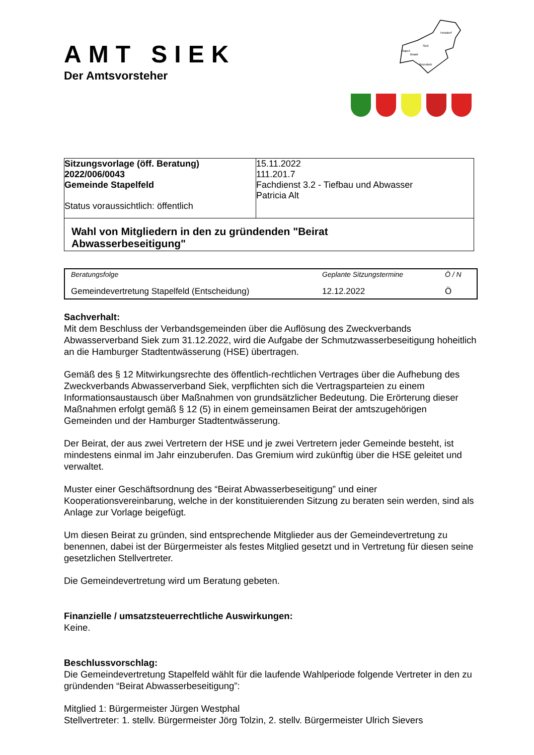Hoisdorf
Siek
Stapel-
Braak
Brunsbek
AMT SIEK
Der Amtsvorsteher
| Sitzungsvorlage (öff. Beratung) 2022/006/0043 Gemeinde Stapelfeld Status voraussichtlich: öffentlich | 15.11.2022 111.201.7 Fachdienst 3.2 - Tiefbau und Abwasser Patricia Alt |
| Wahl von Mitgliedern in den zu gründenden "Beirat Abwasserbeseitigung" | |
| Beratungsfolge | Geplante Sitzungstermine | Ö / N |
| --- | --- | --- |
| Gemeindevertretung Stapelfeld (Entscheidung) | 12.12.2022 | Ö |
Sachverhalt:
Mit dem Beschluss der Verbandsgemeinden über die Auflösung des Zweckverbands Abwasserverband Siek zum 31.12.2022, wird die Aufgabe der Schmutzwasserbeseitigung hoheitlich an die Hamburger Stadtentwässerung (HSE) übertragen.
Gemäß des § 12 Mitwirkungsrechte des öffentlich-rechtlichen Vertrages über die Aufhebung des Zweckverbands Abwasserverband Siek, verpflichten sich die Vertragsparteien zu einem Informationsaustausch über Maßnahmen von grundsätzlicher Bedeutung. Die Erörterung dieser Maßnahmen erfolgt gemäß § 12 (5) in einem gemeinsamen Beirat der amtszugehörigen Gemeinden und der Hamburger Stadtentwässerung.
Der Beirat, der aus zwei Vertretern der HSE und je zwei Vertretern jeder Gemeinde besteht, ist mindestens einmal im Jahr einzuberufen. Das Gremium wird zukünftig über die HSE geleitet und verwaltet.
Muster einer Geschäftsordnung des “Beirat Abwasserbeseitigung” und einer Kooperationsvereinbarung, welche in der konstituierenden Sitzung zu beraten sein werden, sind als Anlage zur Vorlage beigefügt.
Um diesen Beirat zu gründen, sind entsprechende Mitglieder aus der Gemeindevertretung zu benennen, dabei ist der Bürgermeister als festes Mitglied gesetzt und in Vertretung für diesen seine gesetzlichen Stellvertreter.
Die Gemeindevertretung wird um Beratung gebeten.
Finanzielle / umsatzsteuerrechtliche Auswirkungen:
Keine.
Beschlussvorschlag:
Die Gemeindevertretung Stapelfeld wählt für die laufende Wahlperiode folgende Vertreter in den zu gründenden “Beirat Abwasserbeseitigung”:
Mitglied 1: Bürgermeister Jürgen Westphal
Stellvertreter: 1. stellv. Bürgermeister Jörg Tolzin, 2. stellv. Bürgermeister Ulrich Sievers